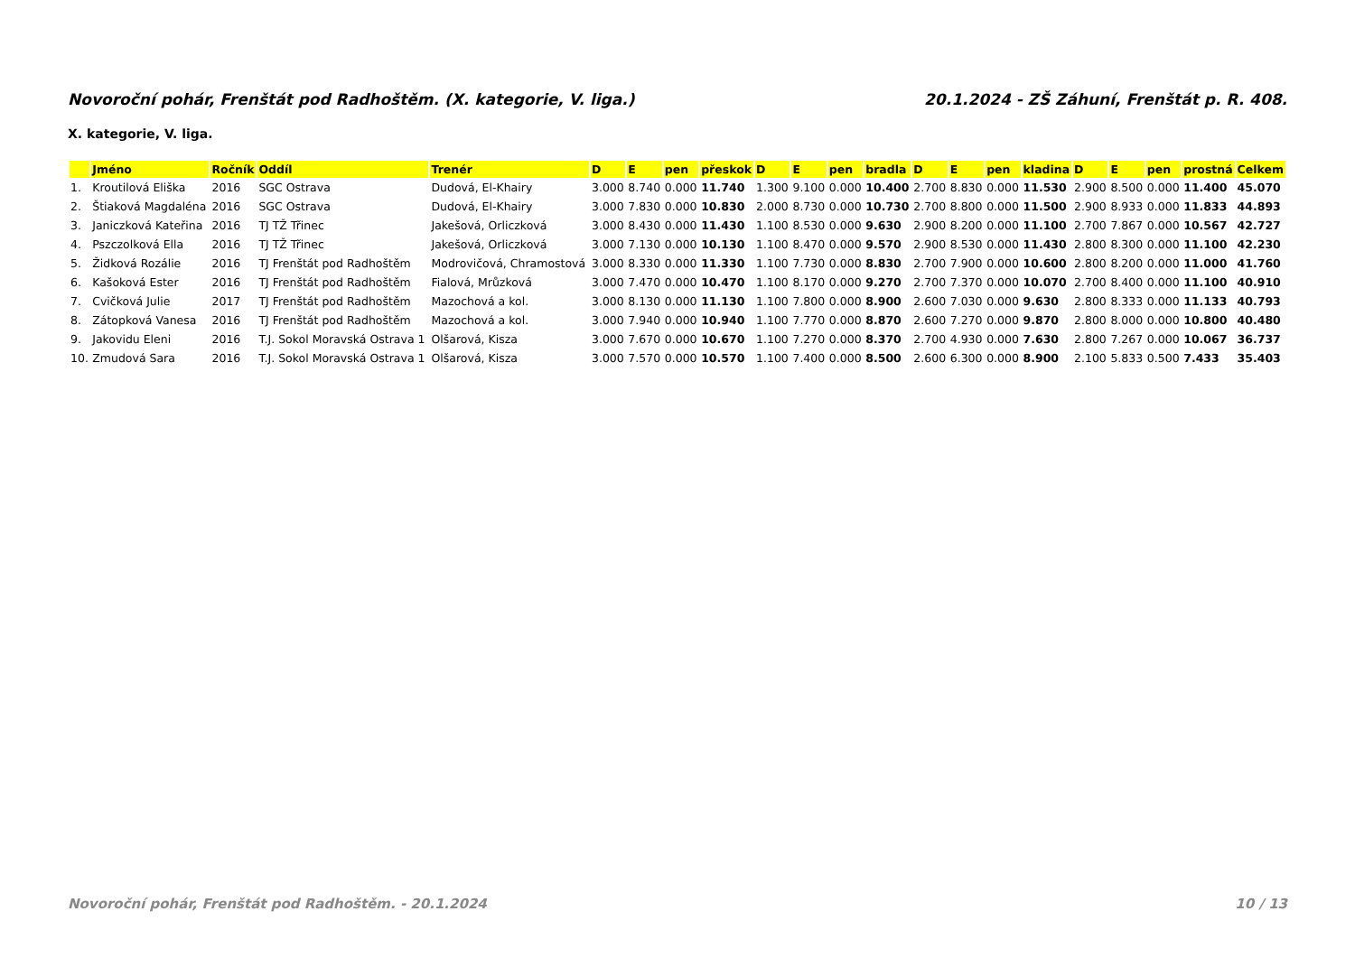Novoroční pohár, Frenštát pod Radhoštěm. (X. kategorie, V. liga.) 20.1.2024 - ZŠ Záhuní, Frenštát p. R. 408.
X. kategorie, V. liga.
| | Jméno | Ročník | Oddíl | Trenér | D | E | pen | přeskok | D | E | pen | bradla | D | E | pen | kladina | D | E | pen | prostná | Celkem |
| --- | --- | --- | --- | --- | --- | --- | --- | --- | --- | --- | --- | --- | --- | --- | --- | --- | --- | --- | --- | --- | --- |
| 1. | Kroutilová Eliška | 2016 | SGC Ostrava | Dudová, El-Khairy | 3.000 | 8.740 | 0.000 | 11.740 | 1.300 | 9.100 | 0.000 | 10.400 | 2.700 | 8.830 | 0.000 | 11.530 | 2.900 | 8.500 | 0.000 | 11.400 | 45.070 |
| 2. | Štiaková Magdaléna | 2016 | SGC Ostrava | Dudová, El-Khairy | 3.000 | 7.830 | 0.000 | 10.830 | 2.000 | 8.730 | 0.000 | 10.730 | 2.700 | 8.800 | 0.000 | 11.500 | 2.900 | 8.933 | 0.000 | 11.833 | 44.893 |
| 3. | Janiczková Kateřina | 2016 | TJ TŽ Třinec | Jakešová, Orliczková | 3.000 | 8.430 | 0.000 | 11.430 | 1.100 | 8.530 | 0.000 | 9.630 | 2.900 | 8.200 | 0.000 | 11.100 | 2.700 | 7.867 | 0.000 | 10.567 | 42.727 |
| 4. | Pszczolková Ella | 2016 | TJ TŽ Třinec | Jakešová, Orliczková | 3.000 | 7.130 | 0.000 | 10.130 | 1.100 | 8.470 | 0.000 | 9.570 | 2.900 | 8.530 | 0.000 | 11.430 | 2.800 | 8.300 | 0.000 | 11.100 | 42.230 |
| 5. | Židková Rozálie | 2016 | TJ Frenštát pod Radhoštěm | Modrovičová, Chramostová | 3.000 | 8.330 | 0.000 | 11.330 | 1.100 | 7.730 | 0.000 | 8.830 | 2.700 | 7.900 | 0.000 | 10.600 | 2.800 | 8.200 | 0.000 | 11.000 | 41.760 |
| 6. | Kašoková Ester | 2016 | TJ Frenštát pod Radhoštěm | Fialová, Mrůzková | 3.000 | 7.470 | 0.000 | 10.470 | 1.100 | 8.170 | 0.000 | 9.270 | 2.700 | 7.370 | 0.000 | 10.070 | 2.700 | 8.400 | 0.000 | 11.100 | 40.910 |
| 7. | Cvičková Julie | 2017 | TJ Frenštát pod Radhoštěm | Mazochová a kol. | 3.000 | 8.130 | 0.000 | 11.130 | 1.100 | 7.800 | 0.000 | 8.900 | 2.600 | 7.030 | 0.000 | 9.630 | 2.800 | 8.333 | 0.000 | 11.133 | 40.793 |
| 8. | Zátopková Vanesa | 2016 | TJ Frenštát pod Radhoštěm | Mazochová a kol. | 3.000 | 7.940 | 0.000 | 10.940 | 1.100 | 7.770 | 0.000 | 8.870 | 2.600 | 7.270 | 0.000 | 9.870 | 2.800 | 8.000 | 0.000 | 10.800 | 40.480 |
| 9. | Jakovidu Eleni | 2016 | T.J. Sokol Moravská Ostrava 1 | Olšarová, Kisza | 3.000 | 7.670 | 0.000 | 10.670 | 1.100 | 7.270 | 0.000 | 8.370 | 2.700 | 4.930 | 0.000 | 7.630 | 2.800 | 7.267 | 0.000 | 10.067 | 36.737 |
| 10. | Zmudová Sara | 2016 | T.J. Sokol Moravská Ostrava 1 | Olšarová, Kisza | 3.000 | 7.570 | 0.000 | 10.570 | 1.100 | 7.400 | 0.000 | 8.500 | 2.600 | 6.300 | 0.000 | 8.900 | 2.100 | 5.833 | 0.500 | 7.433 | 35.403 |
Novoroční pohár, Frenštát pod Radhoštěm. - 20.1.2024 10 / 13